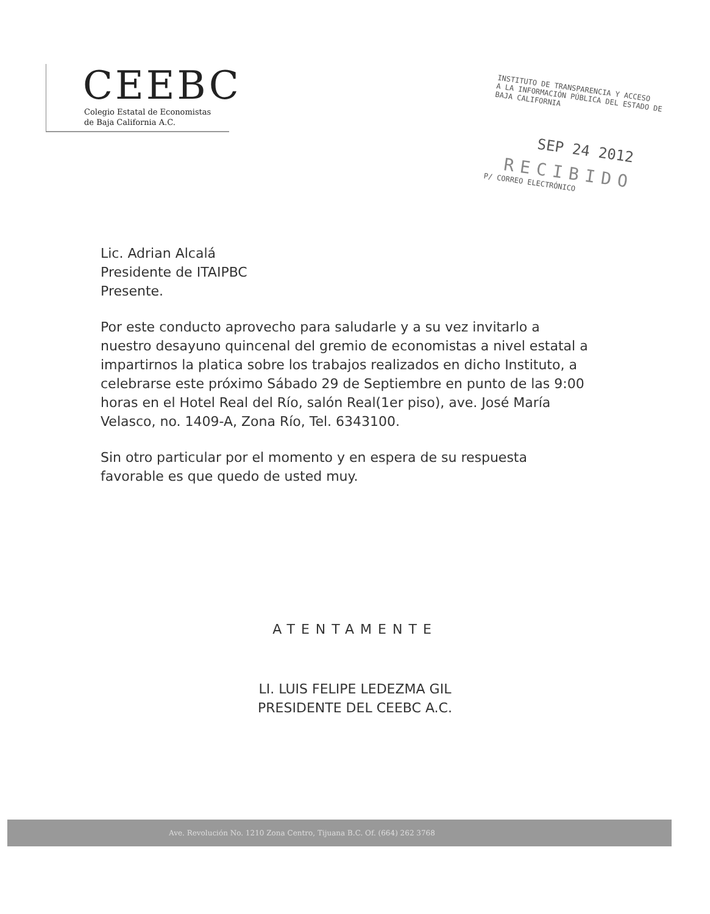CEEBC
Colegio Estatal de Economistas
de Baja California A.C.
INSTITUTO DE TRANSPARENCIA Y ACCESO
A LA INFORMACIÓN PÚBLICA DEL ESTADO DE
BAJA CALIFORNIA
SEP 24 2012
RECIBIDO
P/ CORREO ELECTRÓNICO
Lic. Adrian Alcalá
Presidente de ITAIPBC
Presente.
Por este conducto aprovecho para saludarle y a su vez invitarlo a nuestro desayuno quincenal del gremio de economistas a nivel estatal a impartirnos la platica sobre los trabajos realizados en dicho Instituto, a celebrarse este próximo Sábado 29 de Septiembre en punto de las 9:00 horas en el Hotel Real del Río, salón Real(1er piso), ave. José María Velasco, no. 1409-A, Zona Río, Tel. 6343100.
Sin otro particular por el momento y en espera de su respuesta favorable es que quedo de usted muy.
ATENTAMENTE
LI. LUIS FELIPE LEDEZMA GIL
PRESIDENTE DEL CEEBC A.C.
Ave. Revolución No. 1210 Zona Centro, Tijuana B.C. Of. (664) 262 3768